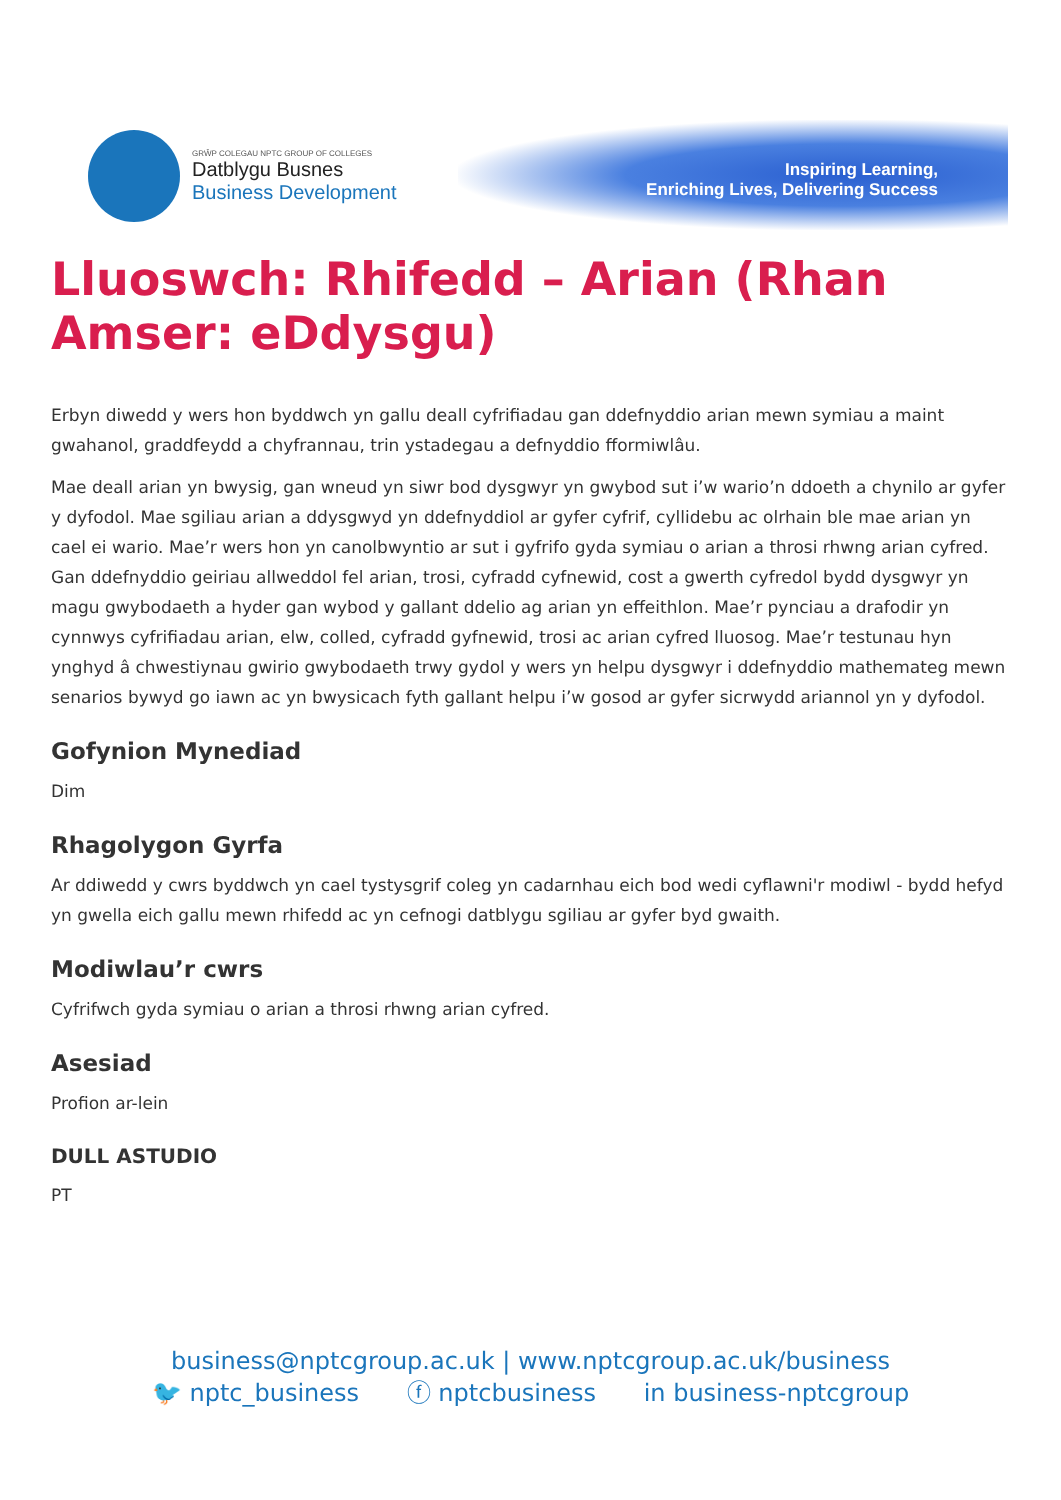GRŴP COLEGAU NPTC GROUP OF COLLEGES
Datblygu Busnes
Business Development
Inspiring Learning,
Enriching Lives, Delivering Success
Lluoswch: Rhifedd – Arian (Rhan Amser: eDdysgu)
Erbyn diwedd y wers hon byddwch yn gallu deall cyfrifiadau gan ddefnyddio arian mewn symiau a maint gwahanol, graddfeydd a chyfrannau, trin ystadegau a defnyddio fformiwlâu.
Mae deall arian yn bwysig, gan wneud yn siwr bod dysgwyr yn gwybod sut i’w wario’n ddoeth a chynilo ar gyfer y dyfodol. Mae sgiliau arian a ddysgwyd yn ddefnyddiol ar gyfer cyfrif, cyllidebu ac olrhain ble mae arian yn cael ei wario. Mae’r wers hon yn canolbwyntio ar sut i gyfrifo gyda symiau o arian a throsi rhwng arian cyfred. Gan ddefnyddio geiriau allweddol fel arian, trosi, cyfradd cyfnewid, cost a gwerth cyfredol bydd dysgwyr yn magu gwybodaeth a hyder gan wybod y gallant ddelio ag arian yn effeithlon. Mae’r pynciau a drafodir yn cynnwys cyfrifiadau arian, elw, colled, cyfradd gyfnewid, trosi ac arian cyfred lluosog. Mae’r testunau hyn ynghyd â chwestiynau gwirio gwybodaeth trwy gydol y wers yn helpu dysgwyr i ddefnyddio mathemateg mewn senarios bywyd go iawn ac yn bwysicach fyth gallant helpu i’w gosod ar gyfer sicrwydd ariannol yn y dyfodol.
Gofynion Mynediad
Dim
Rhagolygon Gyrfa
Ar ddiwedd y cwrs byddwch yn cael tystysgrif coleg yn cadarnhau eich bod wedi cyflawni'r modiwl - bydd hefyd yn gwella eich gallu mewn rhifedd ac yn cefnogi datblygu sgiliau ar gyfer byd gwaith.
Modiwlau’r cwrs
Cyfrifwch gyda symiau o arian a throsi rhwng arian cyfred.
Asesiad
Profion ar-lein
DULL ASTUDIO
PT
business@nptcgroup.ac.uk | www.nptcgroup.ac.uk/business
🐦 nptc_business ⓕ nptcbusiness in business-nptcgroup